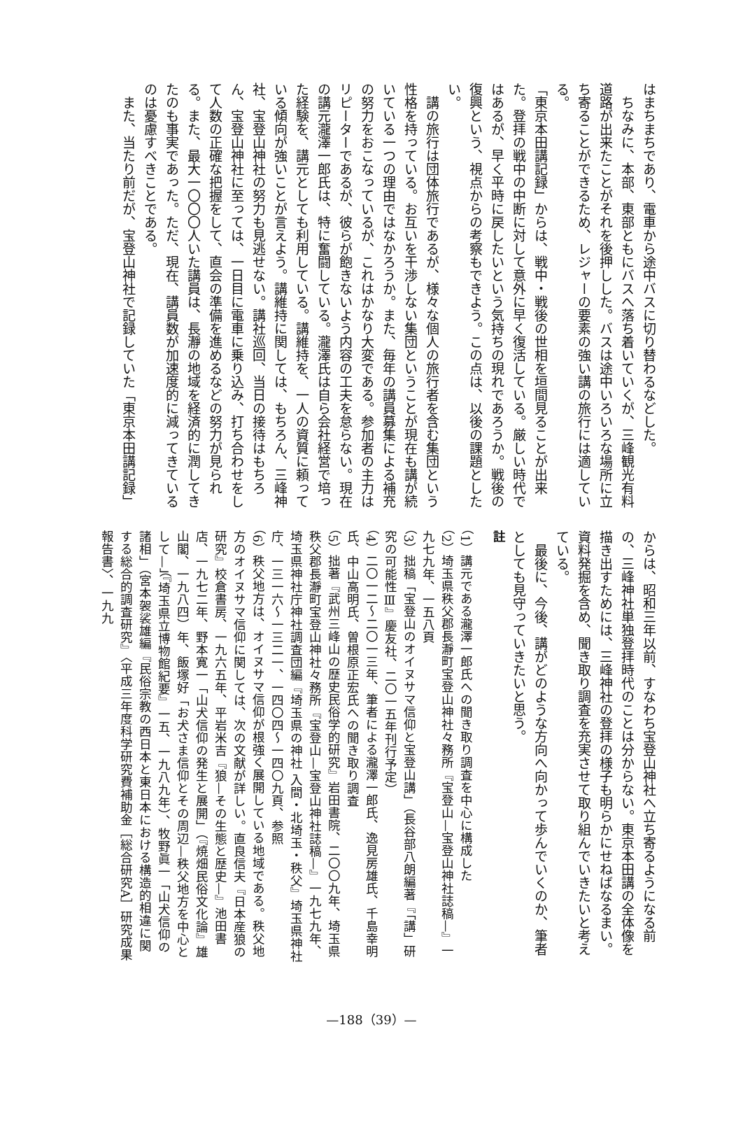はまちまちであり、電車から途中バスに切り替わるなどした。
　ちなみに、本部、東部ともにバスへ落ち着いていくが、三峰観光有料道路が出来たことがそれを後押しした。バスは途中いろいろな場所に立ち寄ることができるため、レジャーの要素の強い講の旅行には適している。
「東京本田講記録」からは、戦中・戦後の世相を垣間見ることが出来た。登拝の戦中の中断に対して意外に早く復活している。厳しい時代ではあるが、早く平時に戻したいという気持ちの現れであろうか。戦後の復興という、視点からの考察もできよう。この点は、以後の課題としたい。
　講の旅行は団体旅行であるが、様々な個人の旅行者を含む集団という性格を持っている。お互いを干渉しない集団ということが現在も講が続いている一つの理由ではなかろうか。また、毎年の講員募集による補充の努力をおこなっているが、これはかなり大変である。参加者の主力はリピーターであるが、彼らが飽きないよう内容の工夫を怠らない。現在の講元瀧澤一郎氏は、特に奮闘している。瀧澤氏は自ら会社経営で培った経験を、講元としても利用している。講維持を、一人の資質に頼っている傾向が強いことが言えよう。講維持に関しては、もちろん、三峰神社、宝登山神社の努力も見逃せない。講社巡回、当日の接待はもちろん、宝登山神社に至っては、一日目に電車に乗り込み、打ち合わせをして人数の正確な把握をして、直会の準備を進めるなどの努力が見られる。また、最大一〇〇〇人いた講員は、長瀞の地域を経済的に潤してきたのも事実であった。ただ、現在、講員数が加速度的に減ってきているのは憂慮すべきことである。
　また、当たり前だが、宝登山神社で記録していた「東京本田講記録」
からは、昭和三年以前、すなわち宝登山神社へ立ち寄るようになる前の、三峰神社単独登拝時代のことは分からない。東京本田講の全体像を描き出すためには、三峰神社の登拝の様子も明らかにせねばなるまい。資料発掘を含め、聞き取り調査を充実させて取り組んでいきたいと考えている。
　最後に、今後、講がどのような方向へ向かって歩んでいくのか、筆者としても見守っていきたいと思う。
註
（1）講元である瀧澤一郎氏への聞き取り調査を中心に構成した
（2）埼玉県秩父郡長瀞町宝登山神社々務所『宝登山—宝登山神社誌稿—』一九七九年、一五八頁
（3）拙稿「宝登山のオイヌサマ信仰と宝登山講」（長谷部八朗編著『「講」研究の可能性Ⅲ』慶友社、二〇一五年刊行予定）
（4）二〇一二〜二〇一三年、筆者による瀧澤一郎氏、逸見房雄氏、千島幸明氏、中山高明氏、曽根原正宏氏への聞き取り調査
（5）拙著『武州三峰山の歴史民俗学的研究』岩田書院、二〇〇九年、埼玉県秩父郡長瀞町宝登山神社々務所『宝登山—宝登山神社誌稿—』一九七九年、埼玉県神社庁神社調査団編『埼玉県の神社 入間・北埼玉・秩父』埼玉県神社庁、一三一六〜一三二一、一四〇四〜一四〇九頁、参照
（6）秩父地方は、オイヌサマ信仰が根強く展開している地域である。秩父地方のオイヌサマ信仰に関しては、次の文献が詳しい。直良信夫『日本産狼の研究』校倉書房、一九六五年、平岩米吉『狼—その生態と歴史—』池田書店、一九七二年、野本寛一「山犬信仰の発生と展開」（『焼畑民俗文化論』雄山閣、一九八四）年、飯塚好「お犬さま信仰とその周辺—秩父地方を中心として—」（『埼玉県立博物館紀要』一五、一九八九年）、牧野眞一「山犬信仰の諸相」（宮本袈裟雄編『民俗宗教の西日本と東日本における構造的相違に関する総合的調査研究』〈平成三年度科学研究費補助金［総合研究A］研究成果報告書〉、一九九
—188（39）—